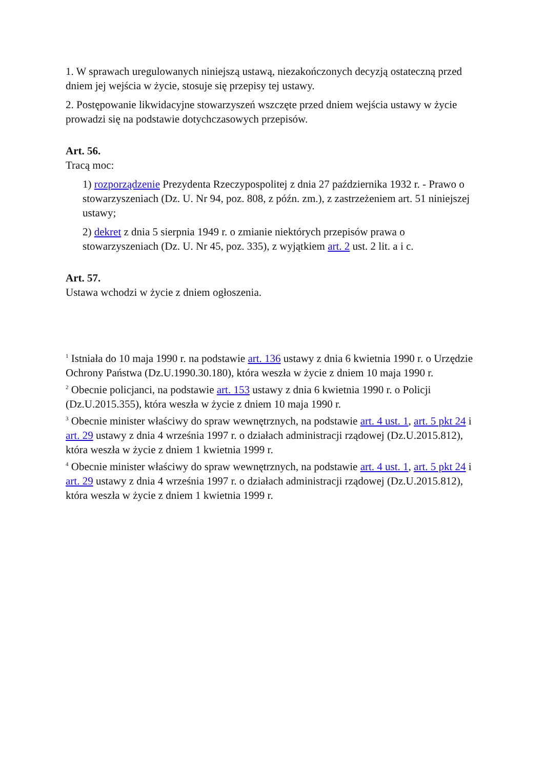1. W sprawach uregulowanych niniejszą ustawą, niezakończonych decyzją ostateczną przed dniem jej wejścia w życie, stosuje się przepisy tej ustawy.
2. Postępowanie likwidacyjne stowarzyszeń wszczęte przed dniem wejścia ustawy w życie prowadzi się na podstawie dotychczasowych przepisów.
Art. 56.
Tracą moc:
1) rozporządzenie Prezydenta Rzeczypospolitej z dnia 27 października 1932 r. - Prawo o stowarzyszeniach (Dz. U. Nr 94, poz. 808, z późn. zm.), z zastrzeżeniem art. 51 niniejszej ustawy;
2) dekret z dnia 5 sierpnia 1949 r. o zmianie niektórych przepisów prawa o stowarzyszeniach (Dz. U. Nr 45, poz. 335), z wyjątkiem art. 2 ust. 2 lit. a i c.
Art. 57.
Ustawa wchodzi w życie z dniem ogłoszenia.
<sup>1</sup> Istniała do 10 maja 1990 r. na podstawie art. 136 ustawy z dnia 6 kwietnia 1990 r. o Urzędzie Ochrony Państwa (Dz.U.1990.30.180), która weszła w życie z dniem 10 maja 1990 r.
<sup>2</sup> Obecnie policjanci, na podstawie art. 153 ustawy z dnia 6 kwietnia 1990 r. o Policji (Dz.U.2015.355), która weszła w życie z dniem 10 maja 1990 r.
<sup>3</sup> Obecnie minister właściwy do spraw wewnętrznych, na podstawie art. 4 ust. 1, art. 5 pkt 24 i art. 29 ustawy z dnia 4 września 1997 r. o działach administracji rządowej (Dz.U.2015.812), która weszła w życie z dniem 1 kwietnia 1999 r.
<sup>4</sup> Obecnie minister właściwy do spraw wewnętrznych, na podstawie art. 4 ust. 1, art. 5 pkt 24 i art. 29 ustawy z dnia 4 września 1997 r. o działach administracji rządowej (Dz.U.2015.812), która weszła w życie z dniem 1 kwietnia 1999 r.